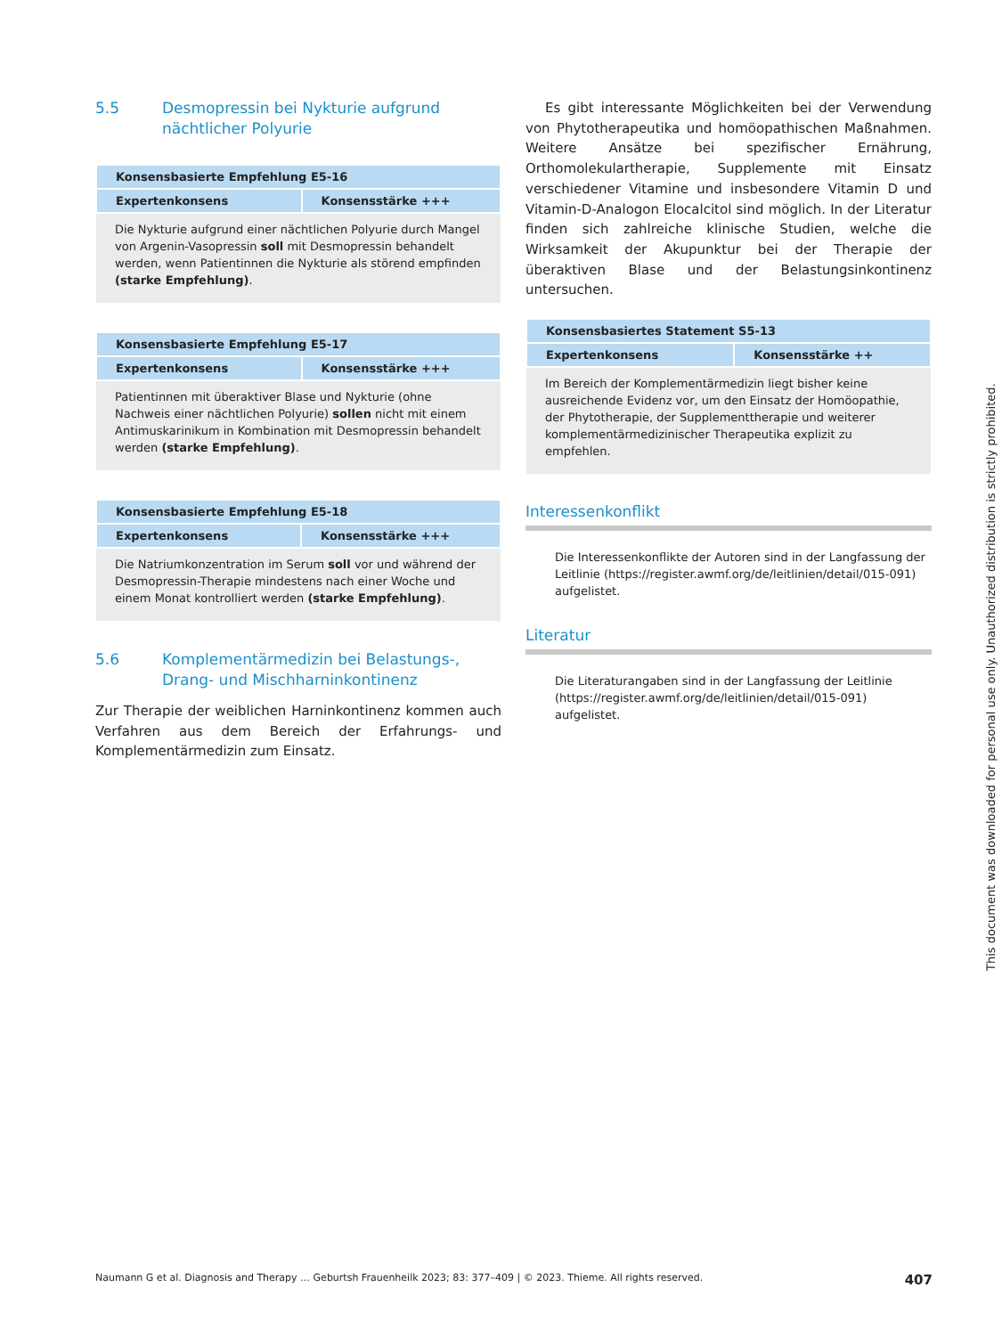5.5 Desmopressin bei Nykturie aufgrund nächtlicher Polyurie
| Konsensbasierte Empfehlung E5-16 | |
| --- | --- |
| Expertenkonsens | Konsensstärke +++ |
| Die Nykturie aufgrund einer nächtlichen Polyurie durch Mangel von Argenin-Vasopressin soll mit Desmopressin behandelt werden, wenn Patientinnen die Nykturie als störend empfinden (starke Empfehlung) . | |
| Konsensbasierte Empfehlung E5-17 | |
| --- | --- |
| Expertenkonsens | Konsensstärke +++ |
| Patientinnen mit überaktiver Blase und Nykturie (ohne Nachweis einer nächtlichen Polyurie) sollen nicht mit einem Antimuskarinikum in Kombination mit Desmopressin behandelt werden (starke Empfehlung) . | |
| Konsensbasierte Empfehlung E5-18 | |
| --- | --- |
| Expertenkonsens | Konsensstärke +++ |
| Die Natriumkonzentration im Serum soll vor und während der Desmopressin-Therapie mindestens nach einer Woche und einem Monat kontrolliert werden (starke Empfehlung) . | |
5.6 Komplementärmedizin bei Belastungs-, Drang- und Mischharninkontinenz
Zur Therapie der weiblichen Harninkontinenz kommen auch Verfahren aus dem Bereich der Erfahrungs- und Komplementärmedizin zum Einsatz.
Es gibt interessante Möglichkeiten bei der Verwendung von Phytotherapeutika und homöopathischen Maßnahmen. Weitere Ansätze bei spezifischer Ernährung, Orthomolekulartherapie, Supplemente mit Einsatz verschiedener Vitamine und insbesondere Vitamin D und Vitamin-D-Analogon Elocalcitol sind möglich. In der Literatur finden sich zahlreiche klinische Studien, welche die Wirksamkeit der Akupunktur bei der Therapie der überaktiven Blase und der Belastungsinkontinenz untersuchen.
| Konsensbasiertes Statement S5-13 | |
| --- | --- |
| Expertenkonsens | Konsensstärke ++ |
| Im Bereich der Komplementärmedizin liegt bisher keine ausreichende Evidenz vor, um den Einsatz der Homöopathie, der Phytotherapie, der Supplementtherapie und weiterer komplementärmedizinischer Therapeutika explizit zu empfehlen. | |
Interessenkonflikt
Die Interessenkonflikte der Autoren sind in der Langfassung der Leitlinie (https://register.awmf.org/de/leitlinien/detail/015-091) aufgelistet.
Literatur
Die Literaturangaben sind in der Langfassung der Leitlinie (https://register.awmf.org/de/leitlinien/detail/015-091) aufgelistet.
Naumann G et al. Diagnosis and Therapy … Geburtsh Frauenheilk 2023; 83: 377–409 | © 2023. Thieme. All rights reserved. 407
This document was downloaded for personal use only. Unauthorized distribution is strictly prohibited.